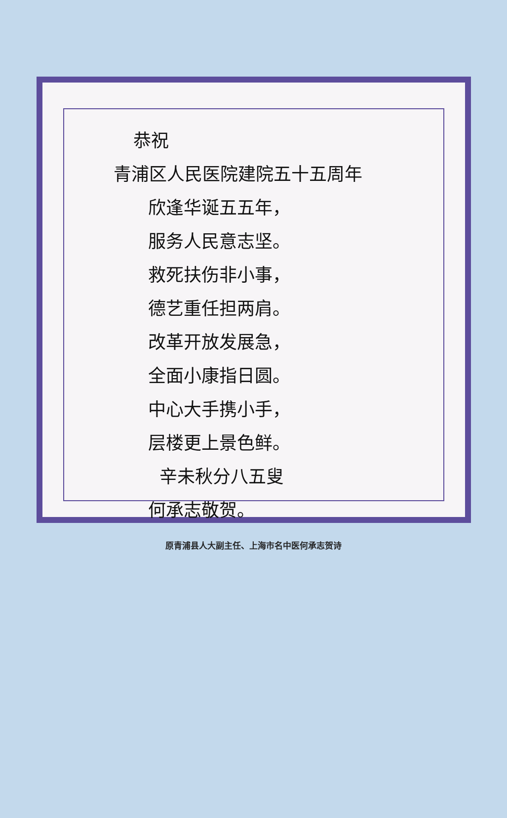恭祝
青浦区人民医院建院五十五周年
欣逢华诞五五年，
服务人民意志坚。
救死扶伤非小事，
德艺重任担两肩。
改革开放发展急，
全面小康指日圆。
中心大手携小手，
层楼更上景色鲜。
辛未秋分八五叟
何承志敬贺。
原青浦县人大副主任、上海市名中医何承志贺诗